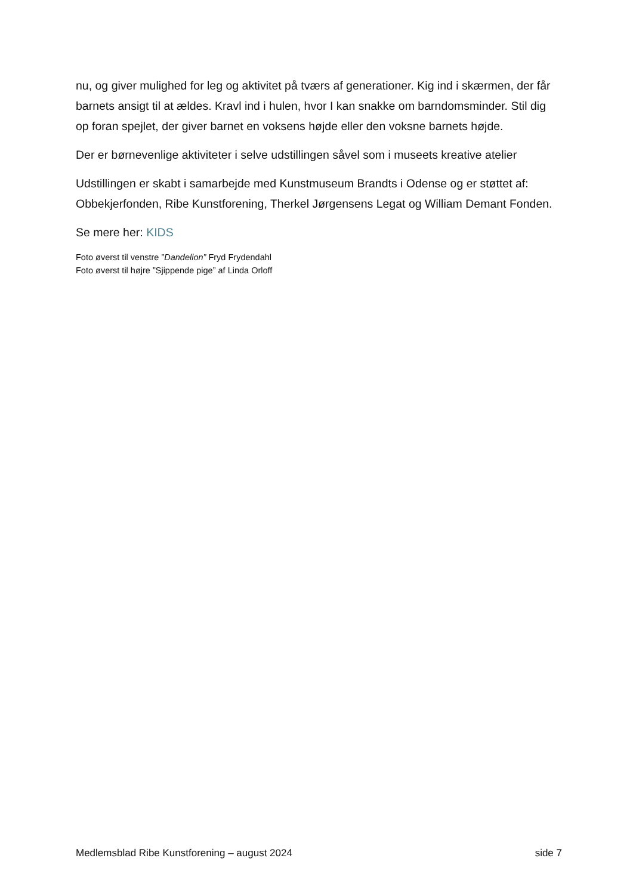nu, og giver mulighed for leg og aktivitet på tværs af generationer. Kig ind i skærmen, der får barnets ansigt til at ældes. Kravl ind i hulen, hvor I kan snakke om barndomsminder. Stil dig op foran spejlet, der giver barnet en voksens højde eller den voksne barnets højde.
Der er børnevenlige aktiviteter i selve udstillingen såvel som i museets kreative atelier
Udstillingen er skabt i samarbejde med Kunstmuseum Brandts i Odense og er støttet af: Obbekjerfonden, Ribe Kunstforening, Therkel Jørgensens Legat og William Demant Fonden.
Se mere her: KIDS
Foto øverst til venstre ”Dandelion” Fryd Frydendahl
Foto øverst til højre ”Sjippende pige” af Linda Orloff
Medlemsblad Ribe Kunstforening – august 2024 side 7